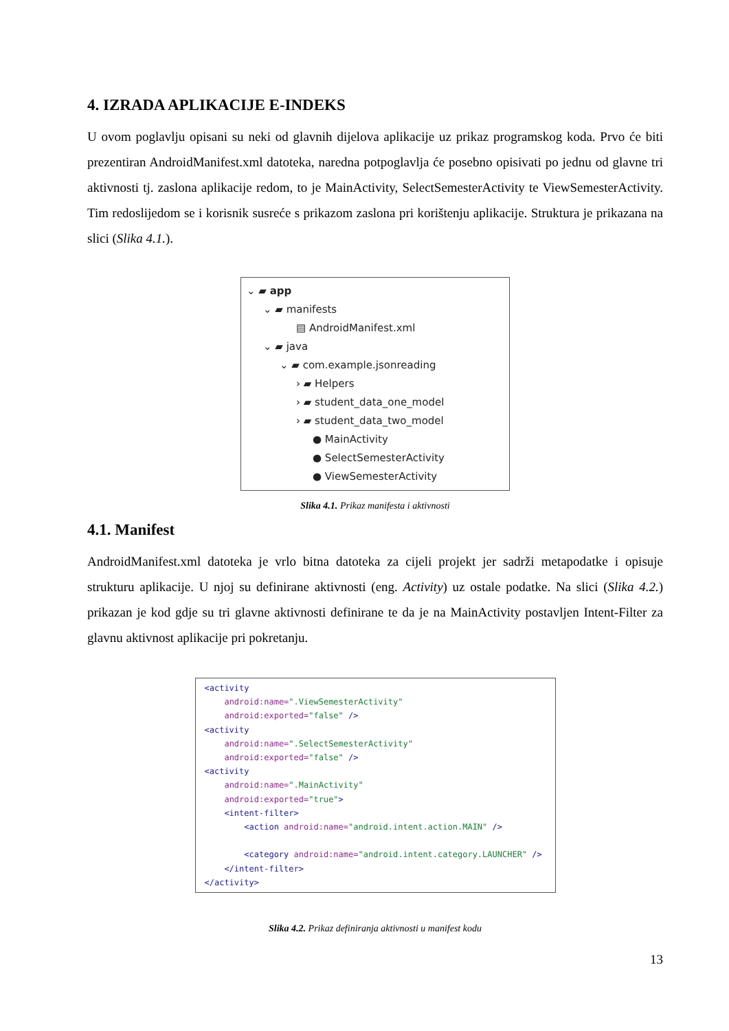4. IZRADA APLIKACIJE E-INDEKS
U ovom poglavlju opisani su neki od glavnih dijelova aplikacije uz prikaz programskog koda. Prvo će biti prezentiran AndroidManifest.xml datoteka, naredna potpoglavlja će posebno opisivati po jednu od glavne tri aktivnosti tj. zaslona aplikacije redom, to je MainActivity, SelectSemesterActivity te ViewSemesterActivity. Tim redoslijedom se i korisnik susreće s prikazom zaslona pri korištenju aplikacije. Struktura je prikazana na slici (Slika 4.1.).
⌄ ▰ app
⌄ ▰ manifests
▤ AndroidManifest.xml
⌄ ▰ java
⌄ ▰ com.example.jsonreading
› ▰ Helpers
› ▰ student_data_one_model
› ▰ student_data_two_model
● MainActivity
● SelectSemesterActivity
● ViewSemesterActivity
Slika 4.1. Prikaz manifesta i aktivnosti
4.1. Manifest
AndroidManifest.xml datoteka je vrlo bitna datoteka za cijeli projekt jer sadrži metapodatke i opisuje strukturu aplikacije. U njoj su definirane aktivnosti (eng. Activity) uz ostale podatke. Na slici (Slika 4.2.) prikazan je kod gdje su tri glavne aktivnosti definirane te da je na MainActivity postavljen Intent-Filter za glavnu aktivnost aplikacije pri pokretanju.
<activity android:name=".ViewSemesterActivity" android:exported="false" /> <activity android:name=".SelectSemesterActivity" android:exported="false" /> <activity android:name=".MainActivity" android:exported="true"> <intent-filter> <action android:name="android.intent.action.MAIN" /> <category android:name="android.intent.category.LAUNCHER" /> </intent-filter> </activity>
Slika 4.2. Prikaz definiranja aktivnosti u manifest kodu
13